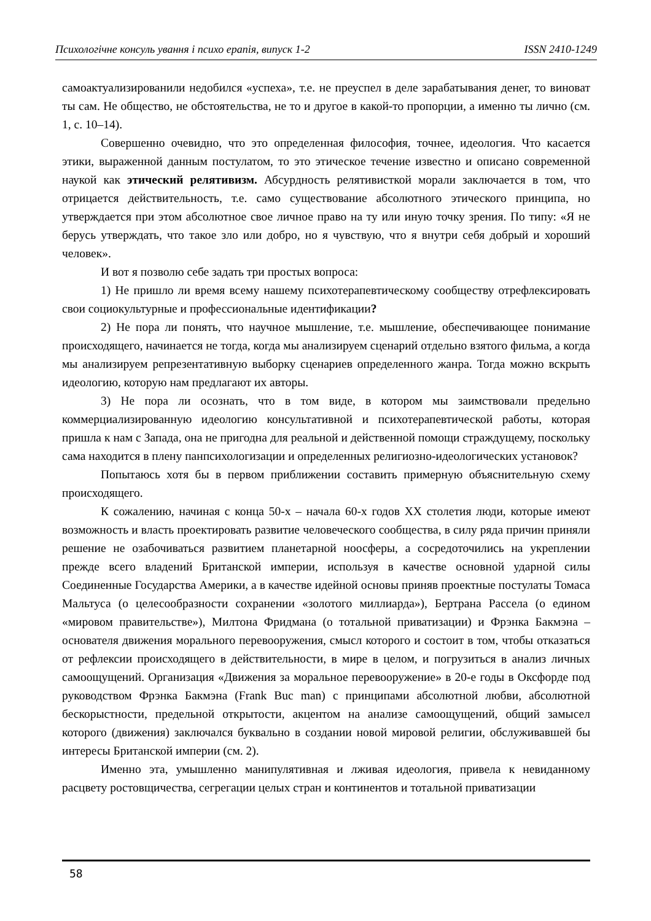Психологічне консуль ування і психо ерапія, випуск 1-2 ISSN 2410-1249
самоактуализированили недобился «успеха», т.е. не преуспел в деле зарабатывания денег, то виноват ты сам. Не общество, не обстоятельства, не то и другое в какой-то пропорции, а именно ты лично (см. 1, с. 10–14).
Совершенно очевидно, что это определенная философия, точнее, идеология. Что касается этики, выраженной данным постулатом, то это этическое течение известно и описано современной наукой как этический релятивизм. Абсурдность релятивисткой морали заключается в том, что отрицается действительность, т.е. само существование абсолютного этического принципа, но утверждается при этом абсолютное свое личное право на ту или иную точку зрения. По типу: «Я не берусь утверждать, что такое зло или добро, но я чувствую, что я внутри себя добрый и хороший человек».
И вот я позволю себе задать три простых вопроса:
1) Не пришло ли время всему нашему психотерапевтическому сообществу отрефлексировать свои социокультурные и профессиональные идентификации?
2) Не пора ли понять, что научное мышление, т.е. мышление, обеспечивающее понимание происходящего, начинается не тогда, когда мы анализируем сценарий отдельно взятого фильма, а когда мы анализируем репрезентативную выборку сценариев определенного жанра. Тогда можно вскрыть идеологию, которую нам предлагают их авторы.
3) Не пора ли осознать, что в том виде, в котором мы заимствовали предельно коммерциализированную идеологию консультативной и психотерапевтической работы, которая пришла к нам с Запада, она не пригодна для реальной и действенной помощи страждущему, поскольку сама находится в плену панпсихологизации и определенных религиозно-идеологических установок?
Попытаюсь хотя бы в первом приближении составить примерную объяснительную схему происходящего.
К сожалению, начиная с конца 50-х – начала 60-х годов XX столетия люди, которые имеют возможность и власть проектировать развитие человеческого сообщества, в силу ряда причин приняли решение не озабочиваться развитием планетарной ноосферы, а сосредоточились на укреплении прежде всего владений Британской империи, используя в качестве основной ударной силы Соединенные Государства Америки, а в качестве идейной основы приняв проектные постулаты Томаса Мальтуса (о целесообразности сохранении «золотого миллиарда»), Бертрана Рассела (о едином «мировом правительстве»), Милтона Фридмана (о тотальной приватизации) и Фрэнка Бакмэна – основателя движения морального перевооружения, смысл которого и состоит в том, чтобы отказаться от рефлексии происходящего в действительности, в мире в целом, и погрузиться в анализ личных самоощущений. Организация «Движения за моральное перевооружение» в 20-е годы в Оксфорде под руководством Фрэнка Бакмэна (Frank Buc man) с принципами абсолютной любви, абсолютной бескорыстности, предельной открытости, акцентом на анализе самоощущений, общий замысел которого (движения) заключался буквально в создании новой мировой религии, обслуживавшей бы интересы Британской империи (см. 2).
Именно эта, умышленно манипулятивная и лживая идеология, привела к невиданному расцвету ростовщичества, сегрегации целых стран и континентов и тотальной приватизации
58